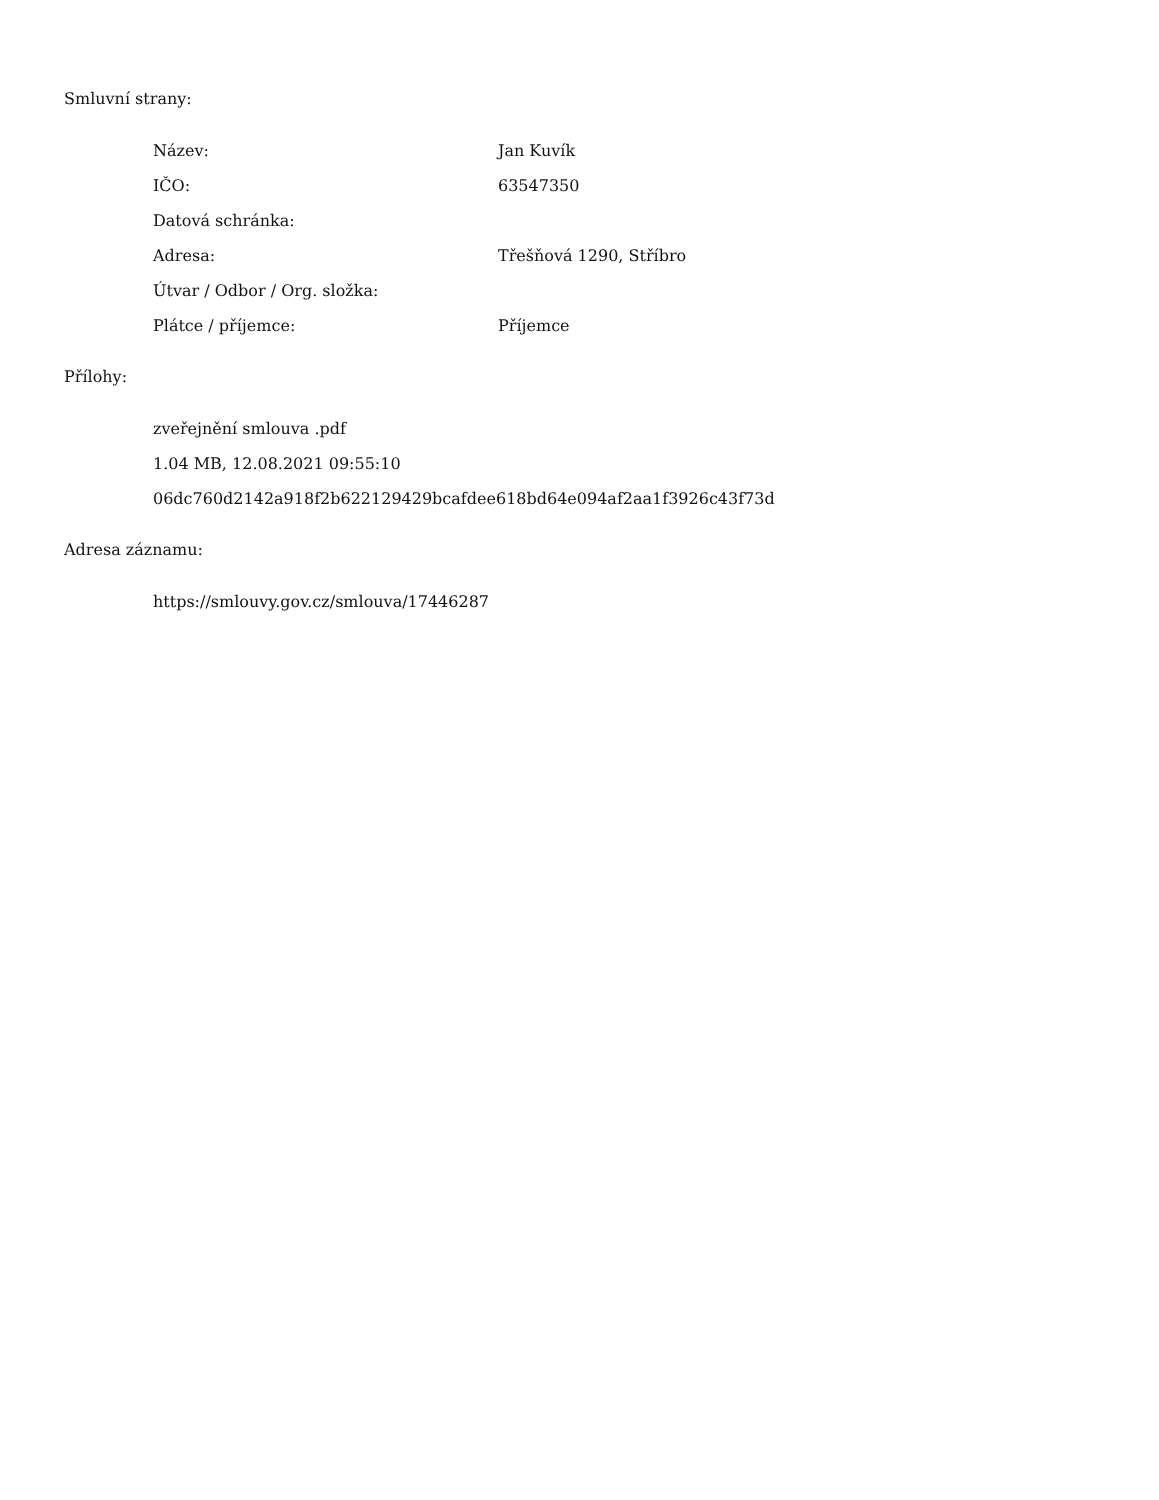Smluvní strany:
Název: Jan Kuvík
IČO: 63547350
Datová schránka:
Adresa: Třešňová 1290, Stříbro
Útvar / Odbor / Org. složka:
Plátce / příjemce: Příjemce
Přílohy:
zveřejnění smlouva .pdf
1.04 MB, 12.08.2021 09:55:10
06dc760d2142a918f2b622129429bcafdee618bd64e094af2aa1f3926c43f73d
Adresa záznamu:
https://smlouvy.gov.cz/smlouva/17446287